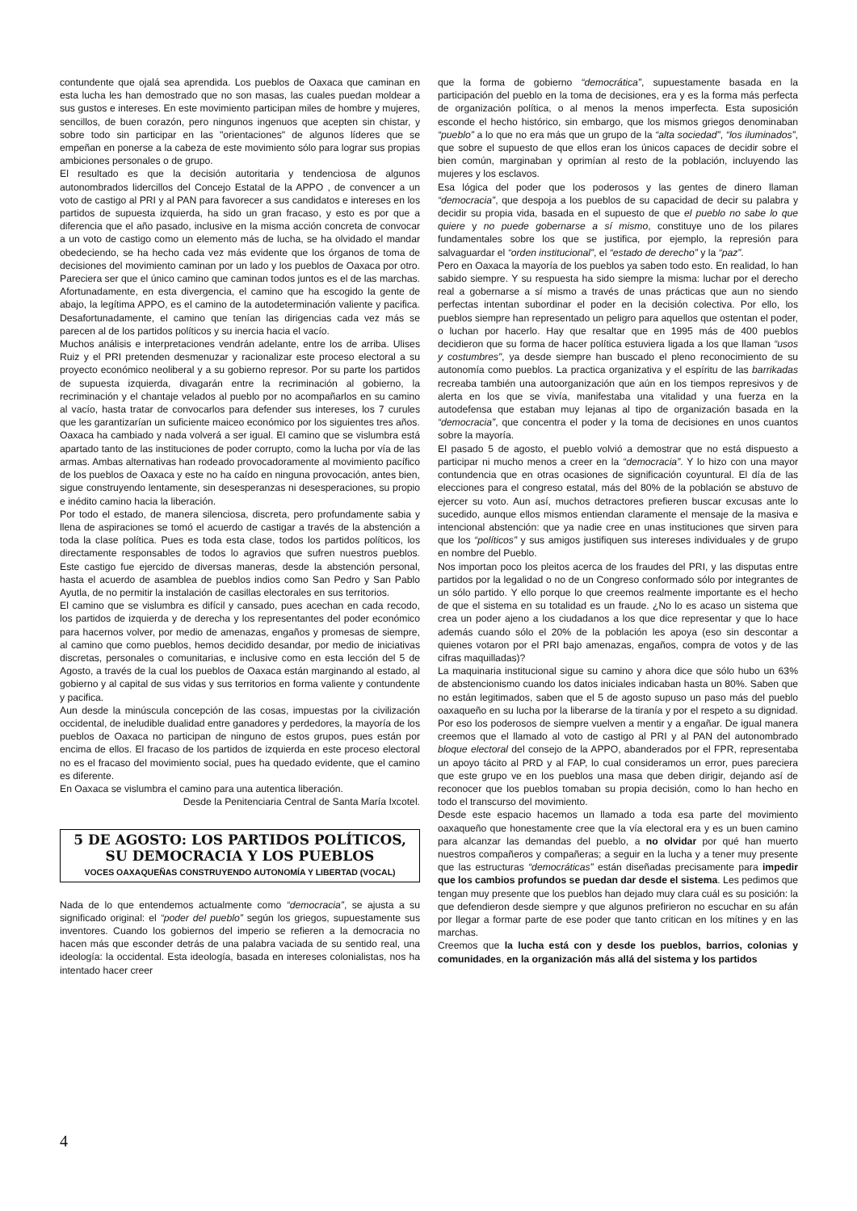contundente que ojalá sea aprendida. Los pueblos de Oaxaca que caminan en esta lucha les han demostrado que no son masas, las cuales puedan moldear a sus gustos e intereses. En este movimiento participan miles de hombre y mujeres, sencillos, de buen corazón, pero ningunos ingenuos que acepten sin chistar, y sobre todo sin participar en las "orientaciones" de algunos líderes que se empeñan en ponerse a la cabeza de este movimiento sólo para lograr sus propias ambiciones personales o de grupo.
El resultado es que la decisión autoritaria y tendenciosa de algunos autonombrados lidercillos del Concejo Estatal de la APPO , de convencer a un voto de castigo al PRI y al PAN para favorecer a sus candidatos e intereses en los partidos de supuesta izquierda, ha sido un gran fracaso, y esto es por que a diferencia que el año pasado, inclusive en la misma acción concreta de convocar a un voto de castigo como un elemento más de lucha, se ha olvidado el mandar obedeciendo, se ha hecho cada vez más evidente que los órganos de toma de decisiones del movimiento caminan por un lado y los pueblos de Oaxaca por otro. Pareciera ser que el único camino que caminan todos juntos es el de las marchas. Afortunadamente, en esta divergencia, el camino que ha escogido la gente de abajo, la legítima APPO, es el camino de la autodeterminación valiente y pacifica. Desafortunadamente, el camino que tenían las dirigencias cada vez más se parecen al de los partidos políticos y su inercia hacia el vacío.
Muchos análisis e interpretaciones vendrán adelante, entre los de arriba. Ulises Ruiz y el PRI pretenden desmenuzar y racionalizar este proceso electoral a su proyecto económico neoliberal y a su gobierno represor. Por su parte los partidos de supuesta izquierda, divagarán entre la recriminación al gobierno, la recriminación y el chantaje velados al pueblo por no acompañarlos en su camino al vacío, hasta tratar de convocarlos para defender sus intereses, los 7 curules que les garantizarían un suficiente maiceo económico por los siguientes tres años.
Oaxaca ha cambiado y nada volverá a ser igual. El camino que se vislumbra está apartado tanto de las instituciones de poder corrupto, como la lucha por vía de las armas. Ambas alternativas han rodeado provocadoramente al movimiento pacífico de los pueblos de Oaxaca y este no ha caído en ninguna provocación, antes bien, sigue construyendo lentamente, sin desesperanzas ni desesperaciones, su propio e inédito camino hacia la liberación.
Por todo el estado, de manera silenciosa, discreta, pero profundamente sabia y llena de aspiraciones se tomó el acuerdo de castigar a través de la abstención a toda la clase política. Pues es toda esta clase, todos los partidos políticos, los directamente responsables de todos lo agravios que sufren nuestros pueblos. Este castigo fue ejercido de diversas maneras, desde la abstención personal, hasta el acuerdo de asamblea de pueblos indios como San Pedro y San Pablo Ayutla, de no permitir la instalación de casillas electorales en sus territorios.
El camino que se vislumbra es difícil y cansado, pues acechan en cada recodo, los partidos de izquierda y de derecha y los representantes del poder económico para hacernos volver, por medio de amenazas, engaños y promesas de siempre, al camino que como pueblos, hemos decidido desandar, por medio de iniciativas discretas, personales o comunitarias, e inclusive como en esta lección del 5 de Agosto, a través de la cual los pueblos de Oaxaca están marginando al estado, al gobierno y al capital de sus vidas y sus territorios en forma valiente y contundente y pacifica.
Aun desde la minúscula concepción de las cosas, impuestas por la civilización occidental, de ineludible dualidad entre ganadores y perdedores, la mayoría de los pueblos de Oaxaca no participan de ninguno de estos grupos, pues están por encima de ellos. El fracaso de los partidos de izquierda en este proceso electoral no es el fracaso del movimiento social, pues ha quedado evidente, que el camino es diferente.
En Oaxaca se vislumbra el camino para una autentica liberación.
Desde la Penitenciaria Central de Santa María Ixcotel.
5 DE AGOSTO: LOS PARTIDOS POLÍTICOS,
SU DEMOCRACIA Y LOS PUEBLOS
VOCES OAXAQUEÑAS CONSTRUYENDO AUTONOMÍA Y LIBERTAD (VOCAL)
Nada de lo que entendemos actualmente como “democracia”, se ajusta a su significado original: el “poder del pueblo” según los griegos, supuestamente sus inventores. Cuando los gobiernos del imperio se refieren a la democracia no hacen más que esconder detrás de una palabra vaciada de su sentido real, una ideología: la occidental. Esta ideología, basada en intereses colonialistas, nos ha intentado hacer creer
que la forma de gobierno “democrática”, supuestamente basada en la participación del pueblo en la toma de decisiones, era y es la forma más perfecta de organización política, o al menos la menos imperfecta. Esta suposición esconde el hecho histórico, sin embargo, que los mismos griegos denominaban “pueblo” a lo que no era más que un grupo de la “alta sociedad”, “los iluminados”, que sobre el supuesto de que ellos eran los únicos capaces de decidir sobre el bien común, marginaban y oprimían al resto de la población, incluyendo las mujeres y los esclavos.
Esa lógica del poder que los poderosos y las gentes de dinero llaman “democracia”, que despoja a los pueblos de su capacidad de decir su palabra y decidir su propia vida, basada en el supuesto de que el pueblo no sabe lo que quiere y no puede gobernarse a sí mismo, constituye uno de los pilares fundamentales sobre los que se justifica, por ejemplo, la represión para salvaguardar el “orden institucional”, el “estado de derecho” y la “paz”.
Pero en Oaxaca la mayoría de los pueblos ya saben todo esto. En realidad, lo han sabido siempre. Y su respuesta ha sido siempre la misma: luchar por el derecho real a gobernarse a sí mismo a través de unas prácticas que aun no siendo perfectas intentan subordinar el poder en la decisión colectiva. Por ello, los pueblos siempre han representado un peligro para aquellos que ostentan el poder, o luchan por hacerlo. Hay que resaltar que en 1995 más de 400 pueblos decidieron que su forma de hacer política estuviera ligada a los que llaman “usos y costumbres”, ya desde siempre han buscado el pleno reconocimiento de su autonomía como pueblos. La practica organizativa y el espíritu de las barrikadas recreaba también una autoorganización que aún en los tiempos represivos y de alerta en los que se vivía, manifestaba una vitalidad y una fuerza en la autodefensa que estaban muy lejanas al tipo de organización basada en la “democracia”, que concentra el poder y la toma de decisiones en unos cuantos sobre la mayoría.
El pasado 5 de agosto, el pueblo volvió a demostrar que no está dispuesto a participar ni mucho menos a creer en la “democracia”. Y lo hizo con una mayor contundencia que en otras ocasiones de significación coyuntural. El día de las elecciones para el congreso estatal, más del 80% de la población se abstuvo de ejercer su voto. Aun así, muchos detractores prefieren buscar excusas ante lo sucedido, aunque ellos mismos entiendan claramente el mensaje de la masiva e intencional abstención: que ya nadie cree en unas instituciones que sirven para que los “políticos” y sus amigos justifiquen sus intereses individuales y de grupo en nombre del Pueblo.
Nos importan poco los pleitos acerca de los fraudes del PRI, y las disputas entre partidos por la legalidad o no de un Congreso conformado sólo por integrantes de un sólo partido. Y ello porque lo que creemos realmente importante es el hecho de que el sistema en su totalidad es un fraude. ¿No lo es acaso un sistema que crea un poder ajeno a los ciudadanos a los que dice representar y que lo hace además cuando sólo el 20% de la población les apoya (eso sin descontar a quienes votaron por el PRI bajo amenazas, engaños, compra de votos y de las cifras maquilladas)?
La maquinaria institucional sigue su camino y ahora dice que sólo hubo un 63% de abstencionismo cuando los datos iniciales indicaban hasta un 80%. Saben que no están legitimados, saben que el 5 de agosto supuso un paso más del pueblo oaxaqueño en su lucha por la liberarse de la tiranía y por el respeto a su dignidad. Por eso los poderosos de siempre vuelven a mentir y a engañar. De igual manera creemos que el llamado al voto de castigo al PRI y al PAN del autonombrado bloque electoral del consejo de la APPO, abanderados por el FPR, representaba un apoyo tácito al PRD y al FAP, lo cual consideramos un error, pues pareciera que este grupo ve en los pueblos una masa que deben dirigir, dejando así de reconocer que los pueblos tomaban su propia decisión, como lo han hecho en todo el transcurso del movimiento.
Desde este espacio hacemos un llamado a toda esa parte del movimiento oaxaqueño que honestamente cree que la vía electoral era y es un buen camino para alcanzar las demandas del pueblo, a no olvidar por qué han muerto nuestros compañeros y compañeras; a seguir en la lucha y a tener muy presente que las estructuras “democráticas” están diseñadas precisamente para impedir que los cambios profundos se puedan dar desde el sistema. Les pedimos que tengan muy presente que los pueblos han dejado muy clara cuál es su posición: la que defendieron desde siempre y que algunos prefirieron no escuchar en su afán por llegar a formar parte de ese poder que tanto critican en los mítines y en las marchas.
Creemos que la lucha está con y desde los pueblos, barrios, colonias y comunidades, en la organización más allá del sistema y los partidos
4